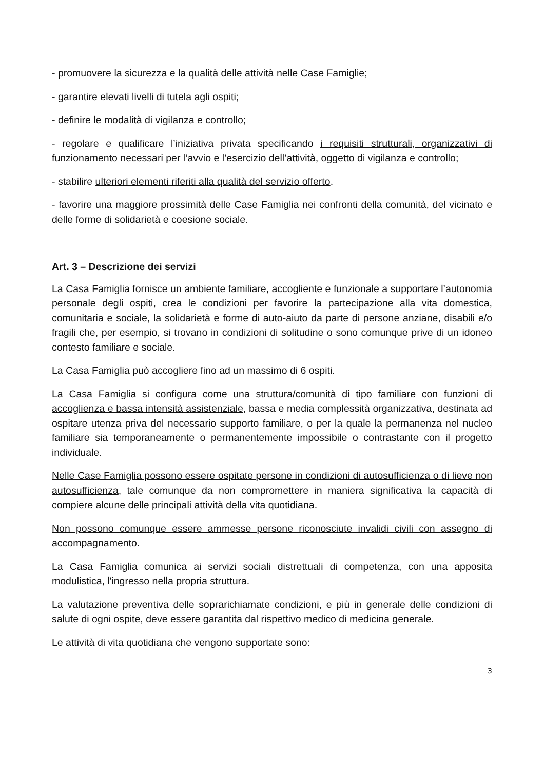- promuovere la sicurezza e la qualità delle attività nelle Case Famiglie;
- garantire elevati livelli di tutela agli ospiti;
- definire le modalità di vigilanza e controllo;
- regolare e qualificare l’iniziativa privata specificando i requisiti strutturali, organizzativi di funzionamento necessari per l’avvio e l’esercizio dell’attività, oggetto di vigilanza e controllo;
- stabilire ulteriori elementi riferiti alla qualità del servizio offerto.
- favorire una maggiore prossimità delle Case Famiglia nei confronti della comunità, del vicinato e delle forme di solidarietà e coesione sociale.
Art. 3 – Descrizione dei servizi
La Casa Famiglia fornisce un ambiente familiare, accogliente e funzionale a supportare l’autonomia personale degli ospiti, crea le condizioni per favorire la partecipazione alla vita domestica, comunitaria e sociale, la solidarietà e forme di auto-aiuto da parte di persone anziane, disabili e/o fragili che, per esempio, si trovano in condizioni di solitudine o sono comunque prive di un idoneo contesto familiare e sociale.
La Casa Famiglia può accogliere fino ad un massimo di 6 ospiti.
La Casa Famiglia si configura come una struttura/comunità di tipo familiare con funzioni di accoglienza e bassa intensità assistenziale, bassa e media complessità organizzativa, destinata ad ospitare utenza priva del necessario supporto familiare, o per la quale la permanenza nel nucleo familiare sia temporaneamente o permanentemente impossibile o contrastante con il progetto individuale.
Nelle Case Famiglia possono essere ospitate persone in condizioni di autosufficienza o di lieve non autosufficienza, tale comunque da non compromettere in maniera significativa la capacità di compiere alcune delle principali attività della vita quotidiana.
Non possono comunque essere ammesse persone riconosciute invalidi civili con assegno di accompagnamento.
La Casa Famiglia comunica ai servizi sociali distrettuali di competenza, con una apposita modulistica, l'ingresso nella propria struttura.
La valutazione preventiva delle soprarichiamate condizioni, e più in generale delle condizioni di salute di ogni ospite, deve essere garantita dal rispettivo medico di medicina generale.
Le attività di vita quotidiana che vengono supportate sono:
3